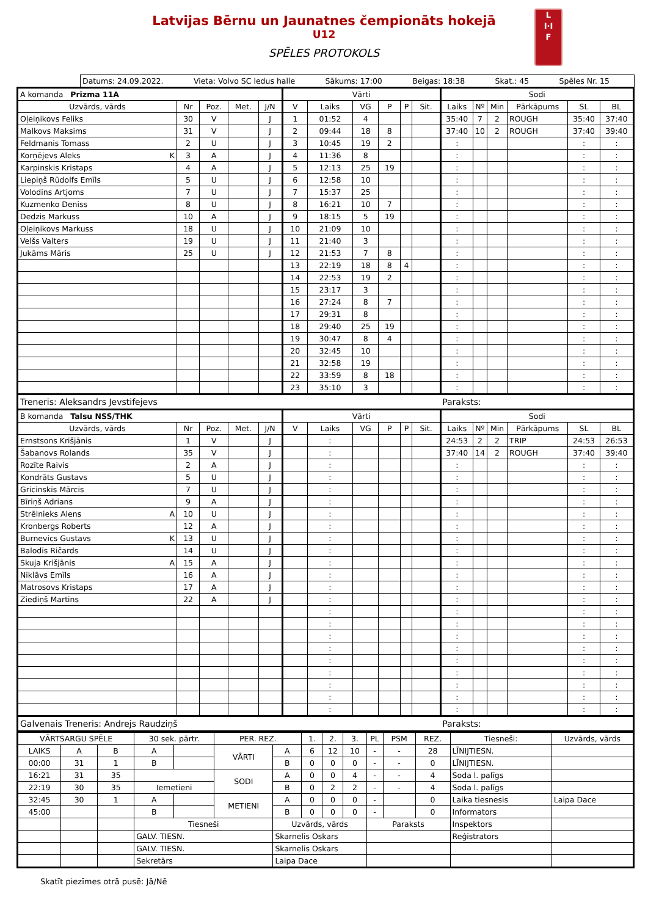Latvijas Bērnu un Jaunatnes čempionāts hokejā
U12
SPĒLES PROTOKOLS
L
I·I
F
Datums: 24.09.2022. Vieta: Volvo SC ledus halle Sākums: 17:00 Beigas: 18:38 Skat.: 45 Spēles Nr. 15
| A komanda Prizma 11A | | | | | Vārti | | | | | | Sodi | | | | | |
| Uzvārds, vārds | Nr | Poz. | Met. | J/N | V | Laiks | VG | P | P | Sit. | Laiks | Nº | Min | Pārkāpums | SL | BL |
| Oļeiņikovs Feliks | 30 | V | | J | 1 | 01:52 | 4 | | | | 35:40 | 7 | 2 | ROUGH | 35:40 | 37:40 |
| Malkovs Maksims | 31 | V | | J | 2 | 09:44 | 18 | 8 | | | 37:40 | 10 | 2 | ROUGH | 37:40 | 39:40 |
| Feldmanis Tomass | 2 | U | | J | 3 | 10:45 | 19 | 2 | | | : | | | | : | : |
| Korņējevs Aleks K | 3 | A | | J | 4 | 11:36 | 8 | | | | : | | | | : | : |
| Karpinskis Kristaps | 4 | A | | J | 5 | 12:13 | 25 | 19 | | | : | | | | : | : |
| Liepiņš Rūdolfs Emīls | 5 | U | | J | 6 | 12:58 | 10 | | | | : | | | | : | : |
| Volodins Artjoms | 7 | U | | J | 7 | 15:37 | 25 | | | | : | | | | : | : |
| Kuzmenko Deniss | 8 | U | | J | 8 | 16:21 | 10 | 7 | | | : | | | | : | : |
| Dedzis Markuss | 10 | A | | J | 9 | 18:15 | 5 | 19 | | | : | | | | : | : |
| Oļeiņikovs Markuss | 18 | U | | J | 10 | 21:09 | 10 | | | | : | | | | : | : |
| Velšs Valters | 19 | U | | J | 11 | 21:40 | 3 | | | | : | | | | : | : |
| Jukāms Māris | 25 | U | | J | 12 | 21:53 | 7 | 8 | | | : | | | | : | : |
| | | | | | 13 | 22:19 | 18 | 8 | 4 | | : | | | | : | : |
| | | | | | 14 | 22:53 | 19 | 2 | | | : | | | | : | : |
| | | | | | 15 | 23:17 | 3 | | | | : | | | | : | : |
| | | | | | 16 | 27:24 | 8 | 7 | | | : | | | | : | : |
| | | | | | 17 | 29:31 | 8 | | | | : | | | | : | : |
| | | | | | 18 | 29:40 | 25 | 19 | | | : | | | | : | : |
| | | | | | 19 | 30:47 | 8 | 4 | | | : | | | | : | : |
| | | | | | 20 | 32:45 | 10 | | | | : | | | | : | : |
| | | | | | 21 | 32:58 | 19 | | | | : | | | | : | : |
| | | | | | 22 | 33:59 | 8 | 18 | | | : | | | | : | : |
| | | | | | 23 | 35:10 | 3 | | | | : | | | | : | : |
| Treneris: Aleksandrs Jevstifejevs | | | | | | | | | | | Paraksts: | | | | | |
| B komanda Talsu NSS/THK | | | | | Vārti | | | | | | Sodi | | | | | |
| Uzvārds, vārds | Nr | Poz. | Met. | J/N | V | Laiks | VG | P | P | Sit. | Laiks | Nº | Min | Pārkāpums | SL | BL |
| Ernstsons Krišjānis | 1 | V | | J | | : | | | | | 24:53 | 2 | 2 | TRIP | 24:53 | 26:53 |
| Šabanovs Rolands | 35 | V | | J | | : | | | | | 37:40 | 14 | 2 | ROUGH | 37:40 | 39:40 |
| Rozīte Raivis | 2 | A | | J | | : | | | | | : | | | | : | : |
| Kondrāts Gustavs | 5 | U | | J | | : | | | | | : | | | | : | : |
| Gricinskis Mārcis | 7 | U | | J | | : | | | | | : | | | | : | : |
| Bīriņš Adrians | 9 | A | | J | | : | | | | | : | | | | : | : |
| Strēlnieks Alens A | 10 | U | | J | | : | | | | | : | | | | : | : |
| Kronbergs Roberts | 12 | A | | J | | : | | | | | : | | | | : | : |
| Burnevics Gustavs K | 13 | U | | J | | : | | | | | : | | | | : | : |
| Balodis Ričards | 14 | U | | J | | : | | | | | : | | | | : | : |
| Skuja Krišjānis A | 15 | A | | J | | : | | | | | : | | | | : | : |
| Niklāvs Emīls | 16 | A | | J | | : | | | | | : | | | | : | : |
| Matrosovs Kristaps | 17 | A | | J | | : | | | | | : | | | | : | : |
| Ziediņš Martins | 22 | A | | J | | : | | | | | : | | | | : | : |
| | | | | | | : | | | | | : | | | | : | : |
| | | | | | | : | | | | | : | | | | : | : |
| | | | | | | : | | | | | : | | | | : | : |
| | | | | | | : | | | | | : | | | | : | : |
| | | | | | | : | | | | | : | | | | : | : |
| | | | | | | : | | | | | : | | | | : | : |
| | | | | | | : | | | | | : | | | | : | : |
| | | | | | | : | | | | | : | | | | : | : |
| | | | | | | : | | | | | : | | | | : | : |
| Galvenais Treneris: Andrejs Raudziņš | | | | | | | | | | | Paraksts: | | | | | |
| VĀRTSARGU SPĒLE | | | 30 sek. pārtr. | | PER. REZ. | | 1. | 2. | 3. | PL | PSM | REZ. | Tiesneši: | Uzvārds, vārds |
| LAIKS | A | B | A | | VĀRTI | A | 6 | 12 | 10 | - | - | 28 | LĪNIJTIESN. | |
| 00:00 | 31 | 1 | B | | | B | 0 | 0 | 0 | - | - | 0 | LĪNIJTIESN. | |
| 16:21 | 31 | 35 | | | SODI | A | 0 | 0 | 4 | - | - | 4 | Soda l. palīgs | |
| 22:19 | 30 | 35 | Iemetieni | | | B | 0 | 2 | 2 | - | - | 4 | Soda l. palīgs | |
| 32:45 | 30 | 1 | A | | METIENI | A | 0 | 0 | 0 | - | | 0 | Laika tiesnesis | Laipa Dace |
| 45:00 | | | B | | | B | 0 | 0 | 0 | - | | 0 | Informators | |
| | | | Tiesneši | | | Uzvārds, vārds | | | | Paraksts | | | Inspektors | |
| | | | GALV. TIESN. | | | Skarnelis Oskars | | | | | | | Reģistrators | |
| | | | GALV. TIESN. | | | Skarnelis Oskars | | | | | | | | |
| | | | Sekretārs | | | Laipa Dace | | | | | | | | |
Skatīt piezīmes otrā pusē: Jā/Nē